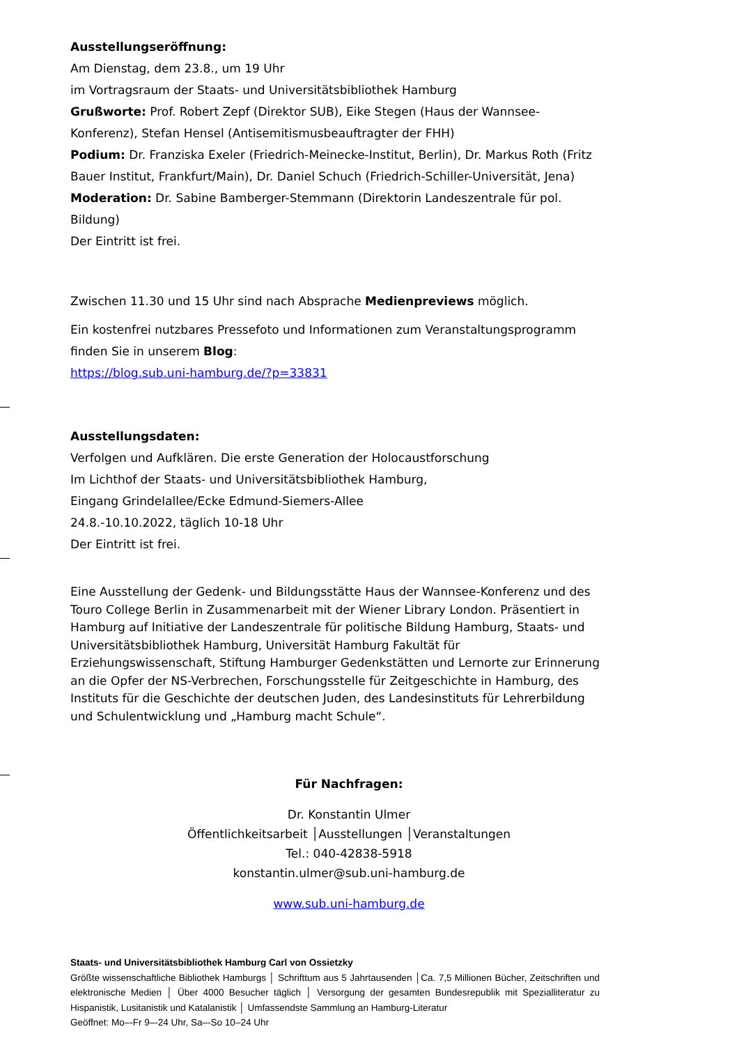Ausstellungseröffnung:
Am Dienstag, dem 23.8., um 19 Uhr
im Vortragsraum der Staats- und Universitätsbibliothek Hamburg
Grußworte: Prof. Robert Zepf (Direktor SUB), Eike Stegen (Haus der Wannsee-Konferenz), Stefan Hensel (Antisemitismusbeauftragter der FHH)
Podium: Dr. Franziska Exeler (Friedrich-Meinecke-Institut, Berlin), Dr. Markus Roth (Fritz Bauer Institut, Frankfurt/Main), Dr. Daniel Schuch (Friedrich-Schiller-Universität, Jena)
Moderation: Dr. Sabine Bamberger-Stemmann (Direktorin Landeszentrale für pol. Bildung)
Der Eintritt ist frei.
Zwischen 11.30 und 15 Uhr sind nach Absprache Medienpreviews möglich.
Ein kostenfrei nutzbares Pressefoto und Informationen zum Veranstaltungsprogramm finden Sie in unserem Blog:
https://blog.sub.uni-hamburg.de/?p=33831
Ausstellungsdaten:
Verfolgen und Aufklären. Die erste Generation der Holocaustforschung
Im Lichthof der Staats- und Universitätsbibliothek Hamburg,
Eingang Grindelallee/Ecke Edmund-Siemers-Allee
24.8.-10.10.2022, täglich 10-18 Uhr
Der Eintritt ist frei.
Eine Ausstellung der Gedenk- und Bildungsstätte Haus der Wannsee-Konferenz und des Touro College Berlin in Zusammenarbeit mit der Wiener Library London. Präsentiert in Hamburg auf Initiative der Landeszentrale für politische Bildung Hamburg, Staats- und Universitätsbibliothek Hamburg, Universität Hamburg Fakultät für Erziehungswissenschaft, Stiftung Hamburger Gedenkstätten und Lernorte zur Erinnerung an die Opfer der NS-Verbrechen, Forschungsstelle für Zeitgeschichte in Hamburg, des Instituts für die Geschichte der deutschen Juden, des Landesinstituts für Lehrerbildung und Schulentwicklung und „Hamburg macht Schule“.
Für Nachfragen:
Dr. Konstantin Ulmer
Öffentlichkeitsarbeit │Ausstellungen │Veranstaltungen
Tel.: 040-42838-5918
konstantin.ulmer@sub.uni-hamburg.de
www.sub.uni-hamburg.de
Staats- und Universitätsbibliothek Hamburg Carl von Ossietzky
Größte wissenschaftliche Bibliothek Hamburgs │ Schrifttum aus 5 Jahrtausenden │Ca. 7,5 Millionen Bücher, Zeitschriften und elektronische Medien │ Über 4000 Besucher täglich │ Versorgung der gesamten Bundesrepublik mit Spezialliteratur zu Hispanistik, Lusitanistik und Katalanistik │ Umfassendste Sammlung an Hamburg-Literatur
Geöffnet: Mo–-Fr 9–-24 Uhr, Sa–-So 10–24 Uhr